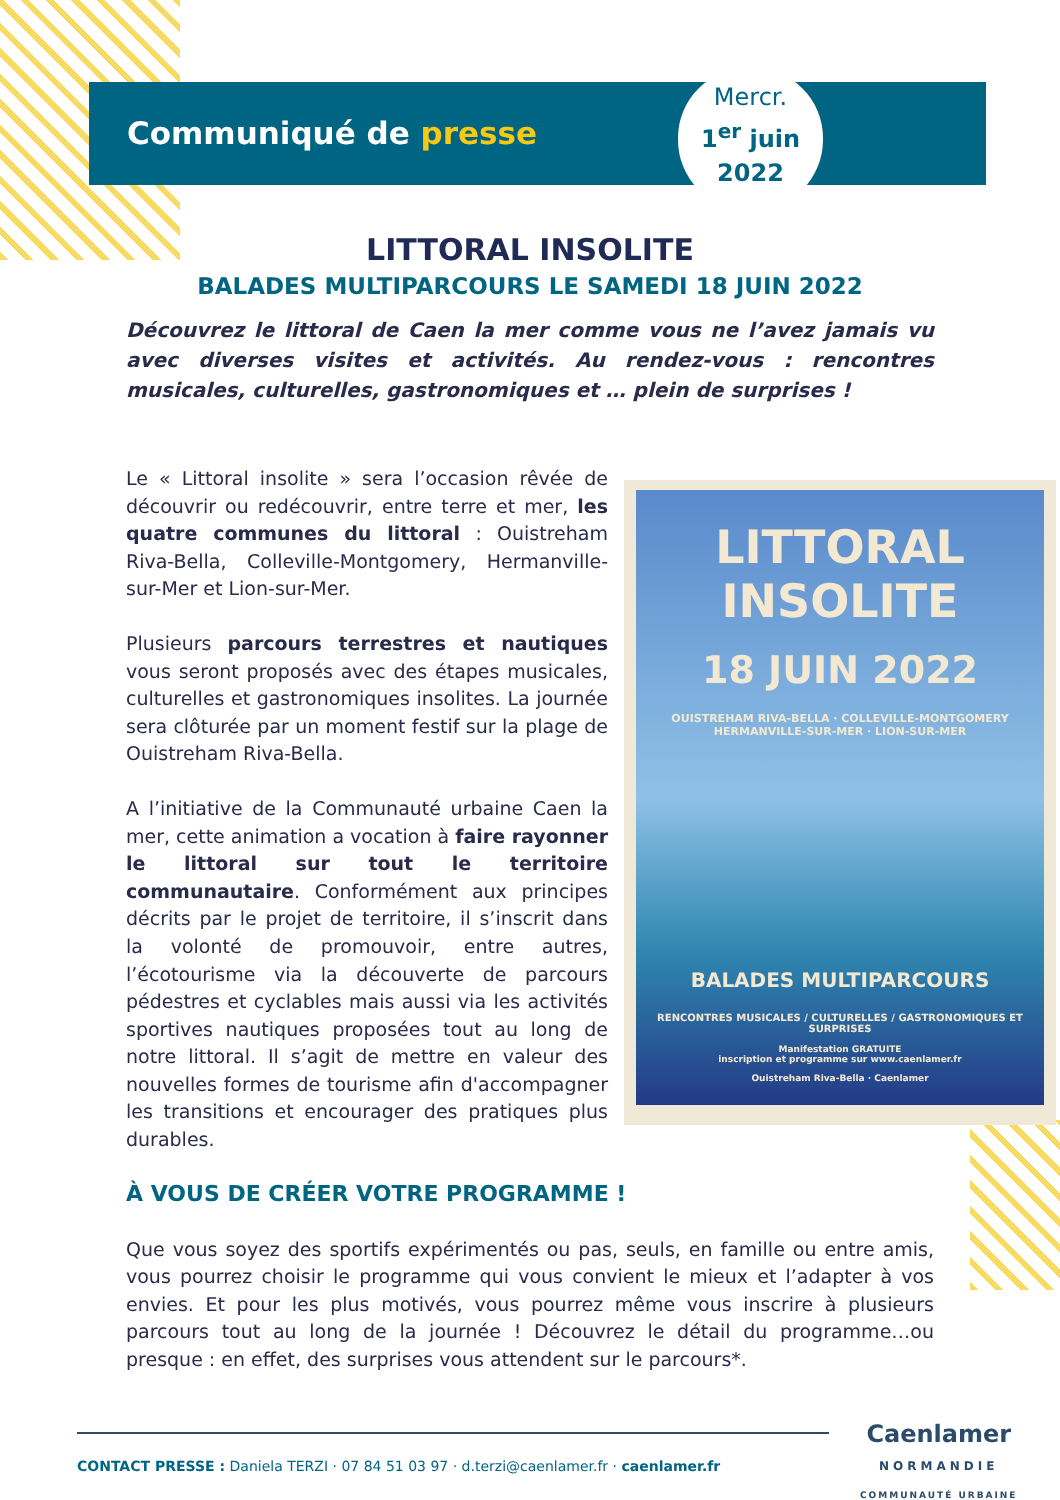Communiqué de presse
Mercr.
1<sup>er</sup> juin
2022
LITTORAL INSOLITE
BALADES MULTIPARCOURS LE SAMEDI 18 JUIN 2022
Découvrez le littoral de Caen la mer comme vous ne l’avez jamais vu avec diverses visites et activités. Au rendez-vous : rencontres musicales, culturelles, gastronomiques et … plein de surprises !
Le « Littoral insolite » sera l’occasion rêvée de découvrir ou redécouvrir, entre terre et mer, les quatre communes du littoral : Ouistreham Riva-Bella, Colleville-Montgomery, Hermanville-sur-Mer et Lion-sur-Mer.
Plusieurs parcours terrestres et nautiques vous seront proposés avec des étapes musicales, culturelles et gastronomiques insolites. La journée sera clôturée par un moment festif sur la plage de Ouistreham Riva-Bella.
A l’initiative de la Communauté urbaine Caen la mer, cette animation a vocation à faire rayonner le littoral sur tout le territoire communautaire. Conformément aux principes décrits par le projet de territoire, il s’inscrit dans la volonté de promouvoir, entre autres, l’écotourisme via la découverte de parcours pédestres et cyclables mais aussi via les activités sportives nautiques proposées tout au long de notre littoral. Il s’agit de mettre en valeur des nouvelles formes de tourisme afin d'accompagner les transitions et encourager des pratiques plus durables.
À VOUS DE CRÉER VOTRE PROGRAMME !
Que vous soyez des sportifs expérimentés ou pas, seuls, en famille ou entre amis, vous pourrez choisir le programme qui vous convient le mieux et l’adapter à vos envies. Et pour les plus motivés, vous pourrez même vous inscrire à plusieurs parcours tout au long de la journée ! Découvrez le détail du programme…ou presque : en effet, des surprises vous attendent sur le parcours*.
LITTORAL
INSOLITE
18 JUIN 2022
OUISTREHAM RIVA-BELLA · COLLEVILLE-MONTGOMERY
HERMANVILLE-SUR-MER · LION-SUR-MER
BALADES MULTIPARCOURS
RENCONTRES MUSICALES / CULTURELLES / GASTRONOMIQUES ET SURPRISES
Manifestation GRATUITE
inscription et programme sur www.caenlamer.fr
Ouistreham Riva-Bella · Caenlamer
Caenlamer
NORMANDIE
COMMUNAUTÉ URBAINE
CONTACT PRESSE : Daniela TERZI · 07 84 51 03 97 · d.terzi@caenlamer.fr · caenlamer.fr